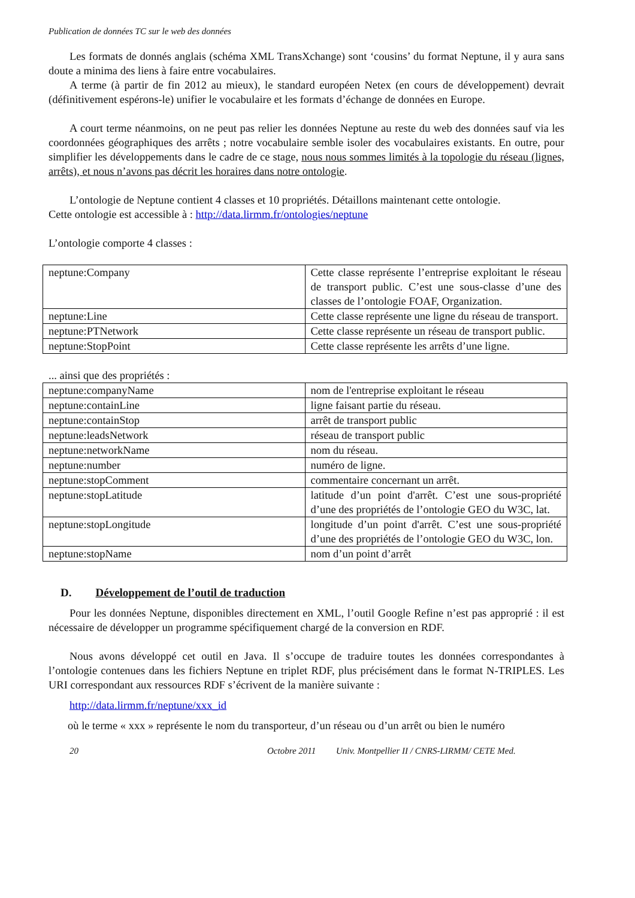Publication de données TC sur le web des données
Les formats de donnés anglais (schéma XML TransXchange) sont ‘cousins’ du format Neptune, il y aura sans doute a minima des liens à faire entre vocabulaires.
A terme (à partir de fin 2012 au mieux), le standard européen Netex (en cours de développement) devrait (définitivement espérons-le) unifier le vocabulaire et les formats d’échange de données en Europe.
A court terme néanmoins, on ne peut pas relier les données Neptune au reste du web des données sauf via les coordonnées géographiques des arrêts ; notre vocabulaire semble isoler des vocabulaires existants. En outre, pour simplifier les développements dans le cadre de ce stage, nous nous sommes limités à la topologie du réseau (lignes, arrêts), et nous n’avons pas décrit les horaires dans notre ontologie.
L’ontologie de Neptune contient 4 classes et 10 propriétés. Détaillons maintenant cette ontologie.
Cette ontologie est accessible à : http://data.lirmm.fr/ontologies/neptune
L’ontologie comporte 4 classes :
| neptune:Company | Cette classe représente l’entreprise exploitant le réseau de transport public. C’est une sous-classe d’une des classes de l’ontologie FOAF, Organization. |
| neptune:Line | Cette classe représente une ligne du réseau de transport. |
| neptune:PTNetwork | Cette classe représente un réseau de transport public. |
| neptune:StopPoint | Cette classe représente les arrêts d’une ligne. |
... ainsi que des propriétés :
| neptune:companyName | nom de l'entreprise exploitant le réseau |
| neptune:containLine | ligne faisant partie du réseau. |
| neptune:containStop | arrêt de transport public |
| neptune:leadsNetwork | réseau de transport public |
| neptune:networkName | nom du réseau. |
| neptune:number | numéro de ligne. |
| neptune:stopComment | commentaire concernant un arrêt. |
| neptune:stopLatitude | latitude d’un point d'arrêt. C’est une sous-propriété d’une des propriétés de l’ontologie GEO du W3C, lat. |
| neptune:stopLongitude | longitude d’un point d'arrêt. C’est une sous-propriété d’une des propriétés de l’ontologie GEO du W3C, lon. |
| neptune:stopName | nom d’un point d’arrêt |
D. Développement de l’outil de traduction
Pour les données Neptune, disponibles directement en XML, l’outil Google Refine n’est pas approprié : il est nécessaire de développer un programme spécifiquement chargé de la conversion en RDF.
Nous avons développé cet outil en Java. Il s’occupe de traduire toutes les données correspondantes à l’ontologie contenues dans les fichiers Neptune en triplet RDF, plus précisément dans le format N-TRIPLES. Les URI correspondant aux ressources RDF s’écrivent de la manière suivante :
http://data.lirmm.fr/neptune/xxx_id
où le terme « xxx » représente le nom du transporteur, d’un réseau ou d’un arrêt ou bien le numéro
20 Octobre 2011 Univ. Montpellier II / CNRS-LIRMM/ CETE Med.